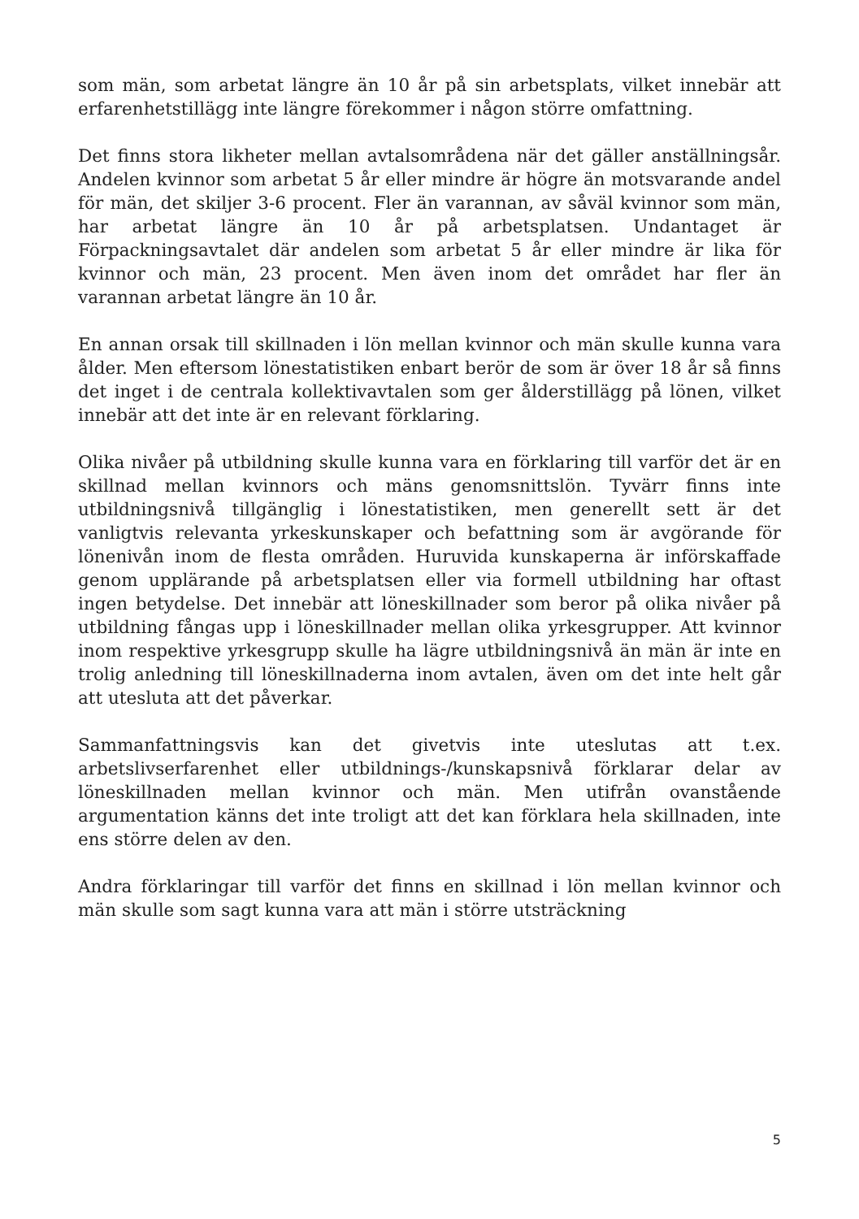som män, som arbetat längre än 10 år på sin arbetsplats, vilket innebär att erfarenhetstillägg inte längre förekommer i någon större omfattning.
Det finns stora likheter mellan avtalsområdena när det gäller anställningsår. Andelen kvinnor som arbetat 5 år eller mindre är högre än motsvarande andel för män, det skiljer 3-6 procent. Fler än varannan, av såväl kvinnor som män, har arbetat längre än 10 år på arbetsplatsen. Undantaget är Förpackningsavtalet där andelen som arbetat 5 år eller mindre är lika för kvinnor och män, 23 procent. Men även inom det området har fler än varannan arbetat längre än 10 år.
En annan orsak till skillnaden i lön mellan kvinnor och män skulle kunna vara ålder. Men eftersom lönestatistiken enbart berör de som är över 18 år så finns det inget i de centrala kollektivavtalen som ger ålderstillägg på lönen, vilket innebär att det inte är en relevant förklaring.
Olika nivåer på utbildning skulle kunna vara en förklaring till varför det är en skillnad mellan kvinnors och mäns genomsnittslön. Tyvärr finns inte utbildningsnivå tillgänglig i lönestatistiken, men generellt sett är det vanligtvis relevanta yrkeskunskaper och befattning som är avgörande för lönenivån inom de flesta områden. Huruvida kunskaperna är införskaffade genom upplärande på arbetsplatsen eller via formell utbildning har oftast ingen betydelse. Det innebär att löneskillnader som beror på olika nivåer på utbildning fångas upp i löneskillnader mellan olika yrkesgrupper. Att kvinnor inom respektive yrkesgrupp skulle ha lägre utbildningsnivå än män är inte en trolig anledning till löneskillnaderna inom avtalen, även om det inte helt går att utesluta att det påverkar.
Sammanfattningsvis kan det givetvis inte uteslutas att t.ex. arbetslivserfarenhet eller utbildnings-/kunskapsnivå förklarar delar av löneskillnaden mellan kvinnor och män. Men utifrån ovanstående argumentation känns det inte troligt att det kan förklara hela skillnaden, inte ens större delen av den.
Andra förklaringar till varför det finns en skillnad i lön mellan kvinnor och män skulle som sagt kunna vara att män i större utsträckning
5